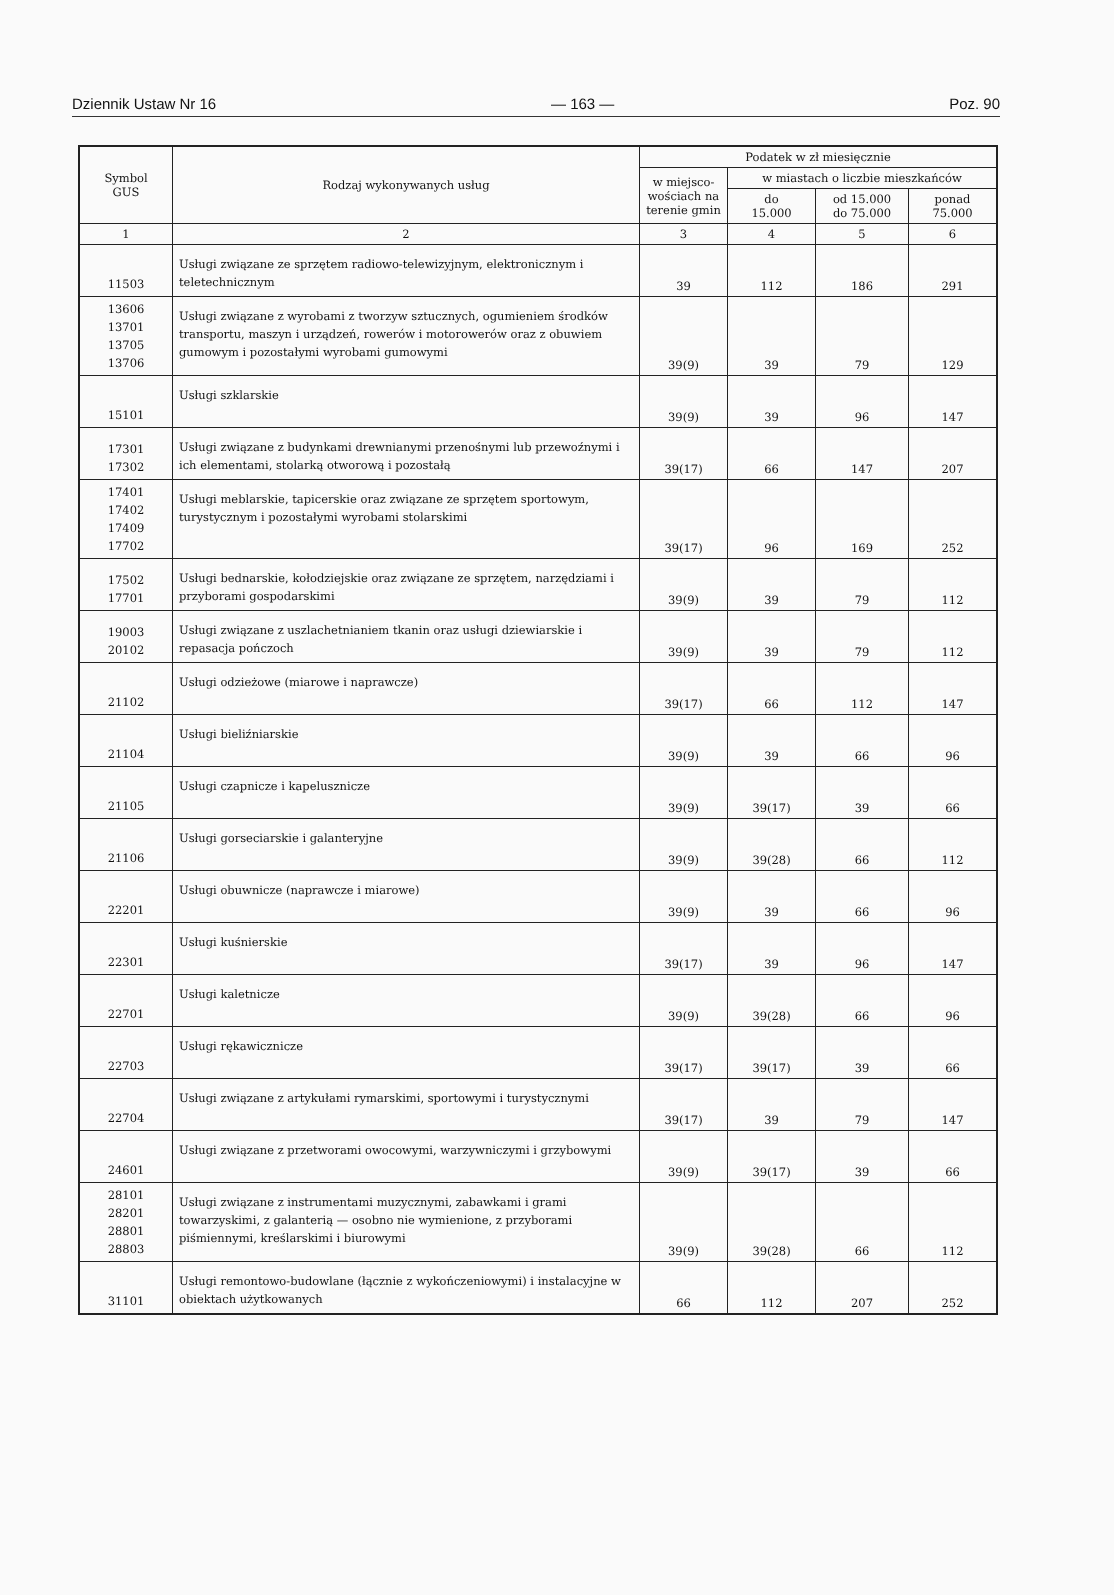Dziennik Ustaw Nr 16 — 163 — Poz. 90
| Symbol GUS | Rodzaj wykonywanych usług | Podatek w zł miesięcznie | | | |
| --- | --- | --- | --- | --- | --- |
| | | w miejsco- wościach na terenie gmin | w miastach o liczbie mieszkańców | | |
| | | | do 15.000 | od 15.000 do 75.000 | ponad 75.000 |
| 1 | 2 | 3 | 4 | 5 | 6 |
| 11503 | Usługi związane ze sprzętem radiowo-telewizyjnym, elektronicznym i teletechnicznym | 39 | 112 | 186 | 291 |
| 13606 13701 13705 13706 | Usługi związane z wyrobami z tworzyw sztucznych, ogumieniem środków transportu, maszyn i urządzeń, rowerów i motorowerów oraz z obuwiem gumowym i pozostałymi wyrobami gumowymi | 39(9) | 39 | 79 | 129 |
| 15101 | Usługi szklarskie | 39(9) | 39 | 96 | 147 |
| 17301 17302 | Usługi związane z budynkami drewnianymi przenośnymi lub przewoźnymi i ich elementami, stolarką otworową i pozostałą | 39(17) | 66 | 147 | 207 |
| 17401 17402 17409 17702 | Usługi meblarskie, tapicerskie oraz związane ze sprzętem sportowym, turystycznym i pozostałymi wyrobami stolarskimi | 39(17) | 96 | 169 | 252 |
| 17502 17701 | Usługi bednarskie, kołodziejskie oraz związane ze sprzętem, narzędziami i przyborami gospodarskimi | 39(9) | 39 | 79 | 112 |
| 19003 20102 | Usługi związane z uszlachetnianiem tkanin oraz usługi dziewiarskie i repasacja pończoch | 39(9) | 39 | 79 | 112 |
| 21102 | Usługi odzieżowe (miarowe i naprawcze) | 39(17) | 66 | 112 | 147 |
| 21104 | Usługi bieliźniarskie | 39(9) | 39 | 66 | 96 |
| 21105 | Usługi czapnicze i kapelusznicze | 39(9) | 39(17) | 39 | 66 |
| 21106 | Usługi gorseciarskie i galanteryjne | 39(9) | 39(28) | 66 | 112 |
| 22201 | Usługi obuwnicze (naprawcze i miarowe) | 39(9) | 39 | 66 | 96 |
| 22301 | Usługi kuśnierskie | 39(17) | 39 | 96 | 147 |
| 22701 | Usługi kaletnicze | 39(9) | 39(28) | 66 | 96 |
| 22703 | Usługi rękawicznicze | 39(17) | 39(17) | 39 | 66 |
| 22704 | Usługi związane z artykułami rymarskimi, sportowymi i turystycznymi | 39(17) | 39 | 79 | 147 |
| 24601 | Usługi związane z przetworami owocowymi, warzywniczymi i grzybowymi | 39(9) | 39(17) | 39 | 66 |
| 28101 28201 28801 28803 | Usługi związane z instrumentami muzycznymi, zabawkami i grami towarzyskimi, z galanterią — osobno nie wymienione, z przyborami piśmiennymi, kreślarskimi i biurowymi | 39(9) | 39(28) | 66 | 112 |
| 31101 | Usługi remontowo-budowlane (łącznie z wykończeniowymi) i instalacyjne w obiektach użytkowanych | 66 | 112 | 207 | 252 |